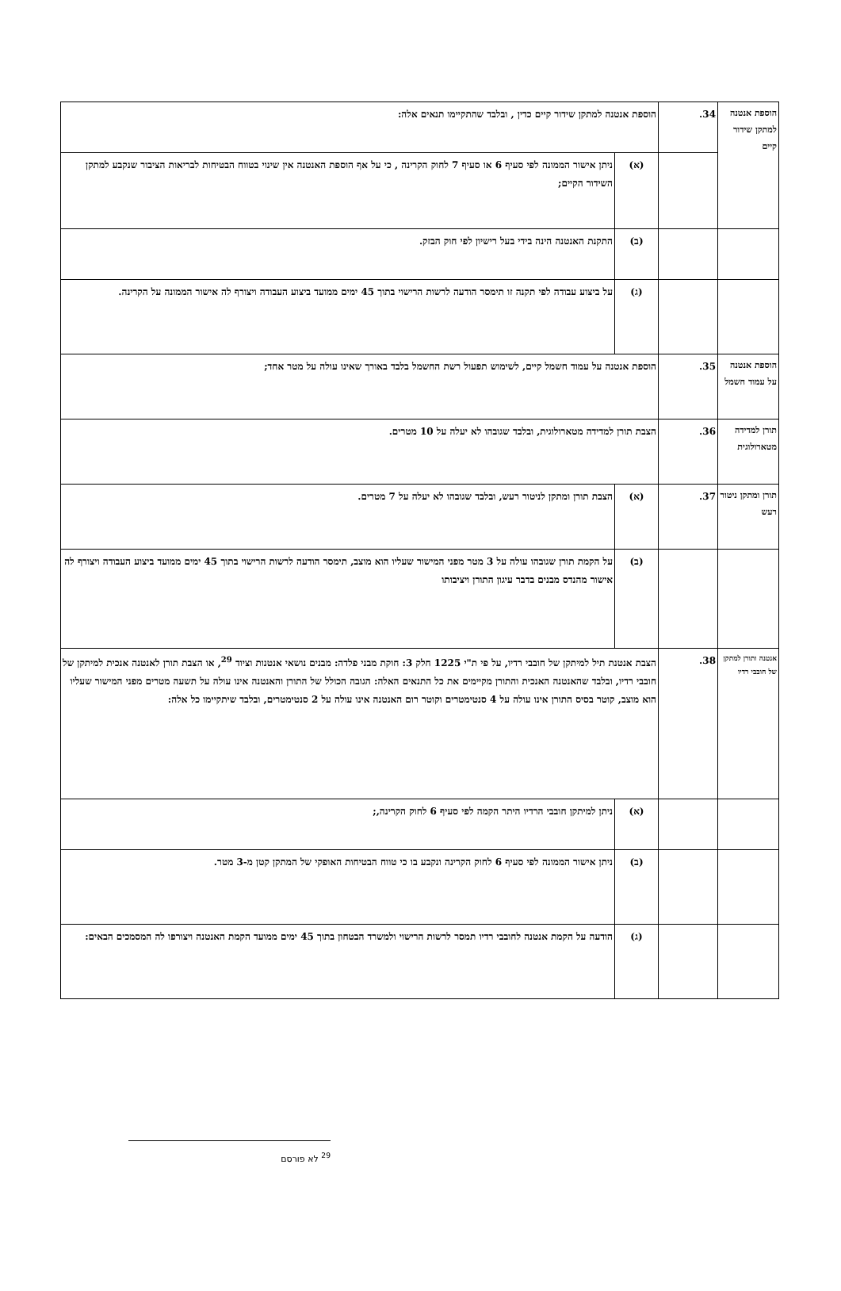| הוספת אנטנה למתקן שידור קיים | 34. | הוספת אנטנה למתקן שידור קיים כדין , ובלבד שהתקיימו תנאים אלה: | |
| | | (א) | ניתן אישור הממונה לפי סעיף 6 או סעיף 7 לחוק הקרינה , כי על אף הוספת האנטנה אין שינוי בטווח הבטיחות לבריאות הציבור שנקבע למתקן השידור הקיים; |
| | | (ב) | התקנת האנטנה הינה בידי בעל רישיון לפי חוק הבזק. |
| | | (ג) | על ביצוע עבודה לפי תקנה זו תימסר הודעה לרשות הרישוי בתוך 45 ימים ממועד ביצוע העבודה ויצורף לה אישור הממונה על הקרינה. |
| הוספת אנטנה על עמוד חשמל | 35. | הוספת אנטנה על עמוד חשמל קיים, לשימוש תפעול רשת החשמל בלבד באורך שאינו עולה על מטר אחד; | |
| תורן למדידה מטארולוגית | 36. | הצבת תורן למדידה מטארולוגית, ובלבד שגובהו לא יעלה על 10 מטרים. | |
| תורן ומתקן ניטור רעש | 37. | (א) | הצבת תורן ומתקן לניטור רעש, ובלבד שגובהו לא יעלה על 7 מטרים. |
| | | (ב) | על הקמת תורן שגובהו עולה על 3 מטר מפני המישור שעליו הוא מוצב, תימסר הודעה לרשות הרישוי בתוך 45 ימים ממועד ביצוע העבודה ויצורף לה אישור מהנדס מבנים בדבר עיגון התורן ויציבותו |
| אנטנה ותורן למתקן של חובבי רדיו | 38. | הצבת אנטנת תיל למיתקן של חובבי רדיו, על פי ת"י 1225 חלק 3: חוקת מבני פלדה: מבנים נושאי אנטנות וציוד <sup>29</sup>, או הצבת תורן לאנטנה אנכית למיתקן של חובבי רדיו, ובלבד שהאנטנה האנכית והתורן מקיימים את כל התנאים האלה: הגובה הכולל של התורן והאנטנה אינו עולה על תשעה מטרים מפני המישור שעליו הוא מוצב, קוטר בסיס התורן אינו עולה על 4 סנטימטרים וקוטר רום האנטנה אינו עולה על 2 סנטימטרים, ובלבד שיתקיימו כל אלה: | |
| | | (א) | ניתן למיתקן חובבי הרדיו היתר הקמה לפי סעיף 6 לחוק הקרינה,; |
| | | (ב) | ניתן אישור הממונה לפי סעיף 6 לחוק הקרינה ונקבע בו כי טווח הבטיחות האופקי של המתקן קטן מ-3 מטר. |
| | | (ג) | הודעה על הקמת אנטנה לחובבי רדיו תמסר לרשות הרישוי ולמשרד הבטחון בתוך 45 ימים ממועד הקמת האנטנה ויצורפו לה המסמכים הבאים: |
<sup>29</sup> לא פורסם